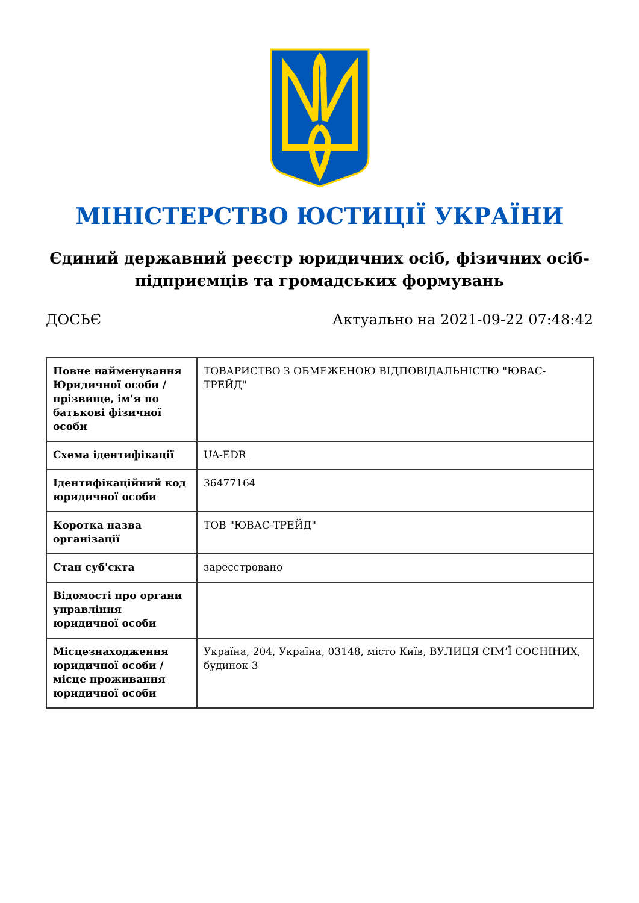МІНІСТЕРСТВО ЮСТИЦІЇ УКРАЇНИ
Єдиний державний реєстр юридичних осіб, фізичних осіб-підприємців та громадських формувань
ДОСЬЄ Актуально на 2021-09-22 07:48:42
| Повне найменування Юридичної особи / прізвище, ім'я по батькові фізичної особи | ТОВАРИСТВО З ОБМЕЖЕНОЮ ВІДПОВІДАЛЬНІСТЮ "ЮВАС-ТРЕЙД" |
| Схема ідентифікації | UA-EDR |
| Ідентифікаційний код юридичної особи | 36477164 |
| Коротка назва організації | ТОВ "ЮВАС-ТРЕЙД" |
| Стан суб'єкта | зареєстровано |
| Відомості про органи управління юридичної особи | |
| Місцезнаходження юридичної особи / місце проживання юридичної особи | Україна, 204, Україна, 03148, місто Київ, ВУЛИЦЯ СІМ’Ї СОСНІНИХ, будинок 3 |